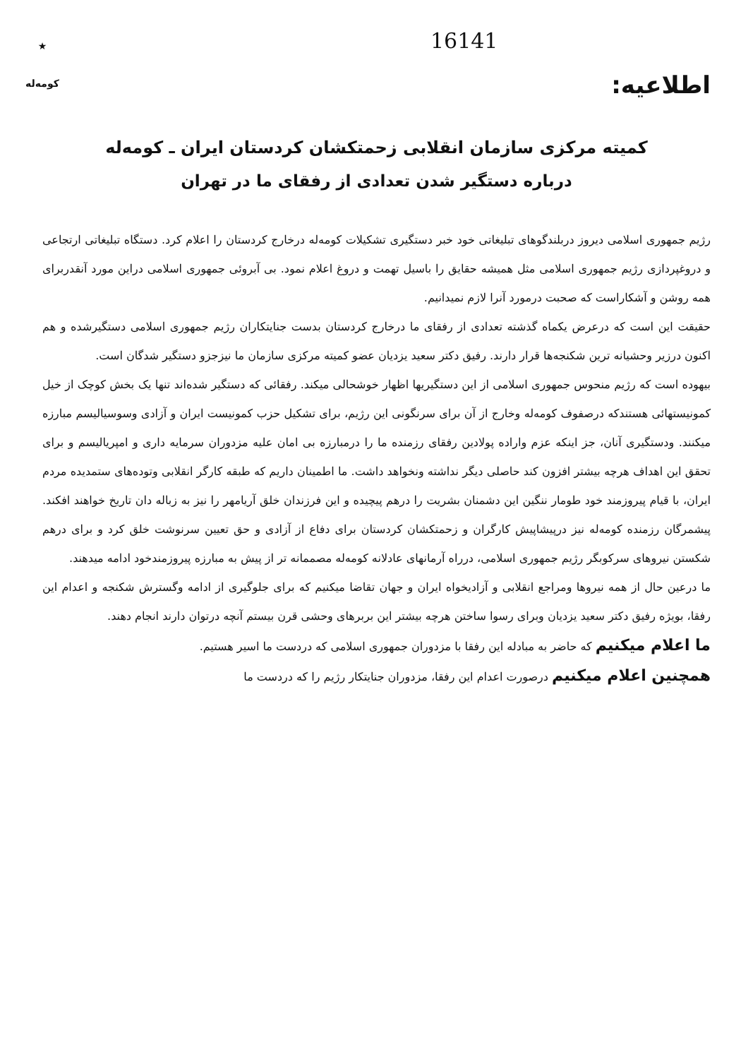16141
اطلاعیه:
★
کومه‌له
کمیته مرکزی سازمان انقلابی زحمتکشان کردستان ایران ـ کومه‌له
درباره دستگیر شدن تعدادی از رفقای ما در تهران
رژیم جمهوری اسلامی دیروز دربلندگوهای تبلیغاتی خود خبر دستگیری تشکیلات کومه‌له درخارج کردستان را اعلام کرد. دستگاه تبلیغاتی ارتجاعی و دروغپردازی رژیم جمهوری اسلامی مثل همیشه حقایق را باسیل تهمت و دروغ اعلام نمود. بی آبروئی جمهوری اسلامی دراین مورد آنقدربرای همه روشن و آشکاراست که صحبت درمورد آنرا لازم نمیدانیم.
حقیقت این است که درعرض یکماه گذشته تعدادی از رفقای ما درخارج کردستان بدست جنایتکاران رژیم جمهوری اسلامی دستگیرشده و هم اکنون درزیر وحشیانه ترین شکنجه‌ها قرار دارند. رفیق دکتر سعید یزدیان عضو کمیته مرکزی سازمان ما نیزجزو دستگیر شدگان است.
بیهوده است که رژیم منحوس جمهوری اسلامی از این دستگیریها اظهار خوشحالی میکند. رفقائی که دستگیر شده‌اند تنها یک بخش کوچک از خیل کمونیستهائی هستندکه درصفوف کومه‌له وخارج از آن برای سرنگونی این رژیم، برای تشکیل حزب کمونیست ایران و آزادی وسوسیالیسم مبارزه میکنند. ودستگیری آنان، جز اینکه عزم واراده پولادین رفقای رزمنده ما را درمبارزه بی امان علیه مزدوران سرمایه داری و امپریالیسم و برای تحقق این اهداف هرچه بیشتر افزون کند حاصلی دیگر نداشته ونخواهد داشت. ما اطمینان داریم که طبقه کارگر انقلابی وتوده‌های ستمدیده مردم ایران، با قیام پیروزمند خود طومار ننگین این دشمنان بشریت را درهم پیچیده و این فرزندان خلق آریامهر را نیز به زباله دان تاریخ خواهند افکند. پیشمرگان رزمنده کومه‌له نیز درپیشاپیش کارگران و زحمتکشان کردستان برای دفاع از آزادی و حق تعیین سرنوشت خلق کرد و برای درهم شکستن نیروهای سرکوبگر رژیم جمهوری اسلامی، دررا‌ه آرمانهای عادلانه کومه‌له مصممانه تر از پیش به مبارزه پیروزمندخود ادامه میدهند.
ما درعین حال از همه نیروها ومراجع انقلابی و آزادیخواه ایران و جهان تقاضا میکنیم که برای جلوگیری از ادامه وگسترش شکنجه و اعدام این رفقا، بویژه رفیق دکتر سعید یزدیان وبرای رسوا ساختن هرچه بیشتر این بربرهای وحشی قرن بیستم آنچه درتوان دارند انجام دهند.
ما اعلام میکنیم که حاضر به مبادله این رفقا با مزدوران جمهوری اسلامی که دردست ما اسیر هستیم.
همچنین اعلام میکنیم درصورت اعدام این رفقا، مزدوران جنایتکار رژیم را که دردست ما